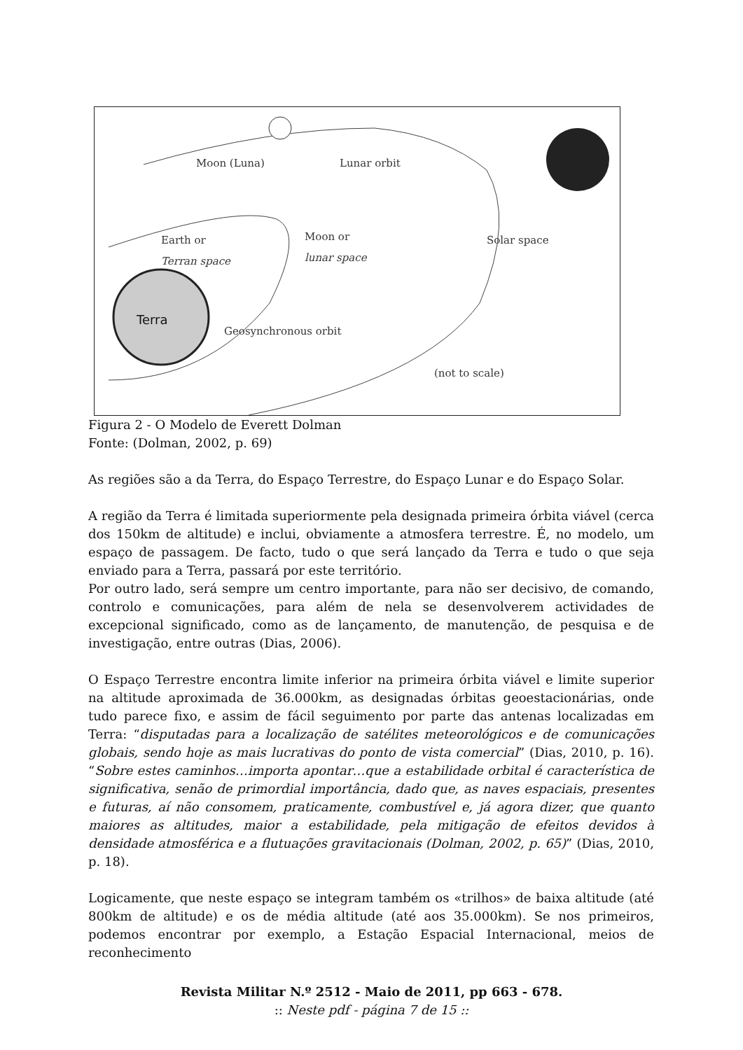Terra
Moon (Luna)
Lunar orbit
Earth or
Terran space
Moon or
lunar space
Solar space
Geosynchronous orbit
(not to scale)
Figura 2 - O Modelo de Everett Dolman
Fonte: (Dolman, 2002, p. 69)
As regiões são a da Terra, do Espaço Terrestre, do Espaço Lunar e do Espaço Solar.
A região da Terra é limitada superiormente pela designada primeira órbita viável (cerca dos 150km de altitude) e inclui, obviamente a atmosfera terrestre. É, no modelo, um espaço de passagem. De facto, tudo o que será lançado da Terra e tudo o que seja enviado para a Terra, passará por este território.
Por outro lado, será sempre um centro importante, para não ser decisivo, de comando, controlo e comunicações, para além de nela se desenvolverem actividades de excepcional significado, como as de lançamento, de manutenção, de pesquisa e de investigação, entre outras (Dias, 2006).
O Espaço Terrestre encontra limite inferior na primeira órbita viável e limite superior na altitude aproximada de 36.000km, as designadas órbitas geoestacionárias, onde tudo parece fixo, e assim de fácil seguimento por parte das antenas localizadas em Terra: “disputadas para a localização de satélites meteorológicos e de comunicações globais, sendo hoje as mais lucrativas do ponto de vista comercial” (Dias, 2010, p. 16). “Sobre estes caminhos…importa apontar…que a estabilidade orbital é característica de significativa, senão de primordial importância, dado que, as naves espaciais, presentes e futuras, aí não consomem, praticamente, combustível e, já agora dizer, que quanto maiores as altitudes, maior a estabilidade, pela mitigação de efeitos devidos à densidade atmosférica e a flutuações gravitacionais (Dolman, 2002, p. 65)” (Dias, 2010, p. 18).
Logicamente, que neste espaço se integram também os «trilhos» de baixa altitude (até 800km de altitude) e os de média altitude (até aos 35.000km). Se nos primeiros, podemos encontrar por exemplo, a Estação Espacial Internacional, meios de reconhecimento
Revista Militar N.º 2512 - Maio de 2011, pp 663 - 678.
:: Neste pdf - página 7 de 15 ::